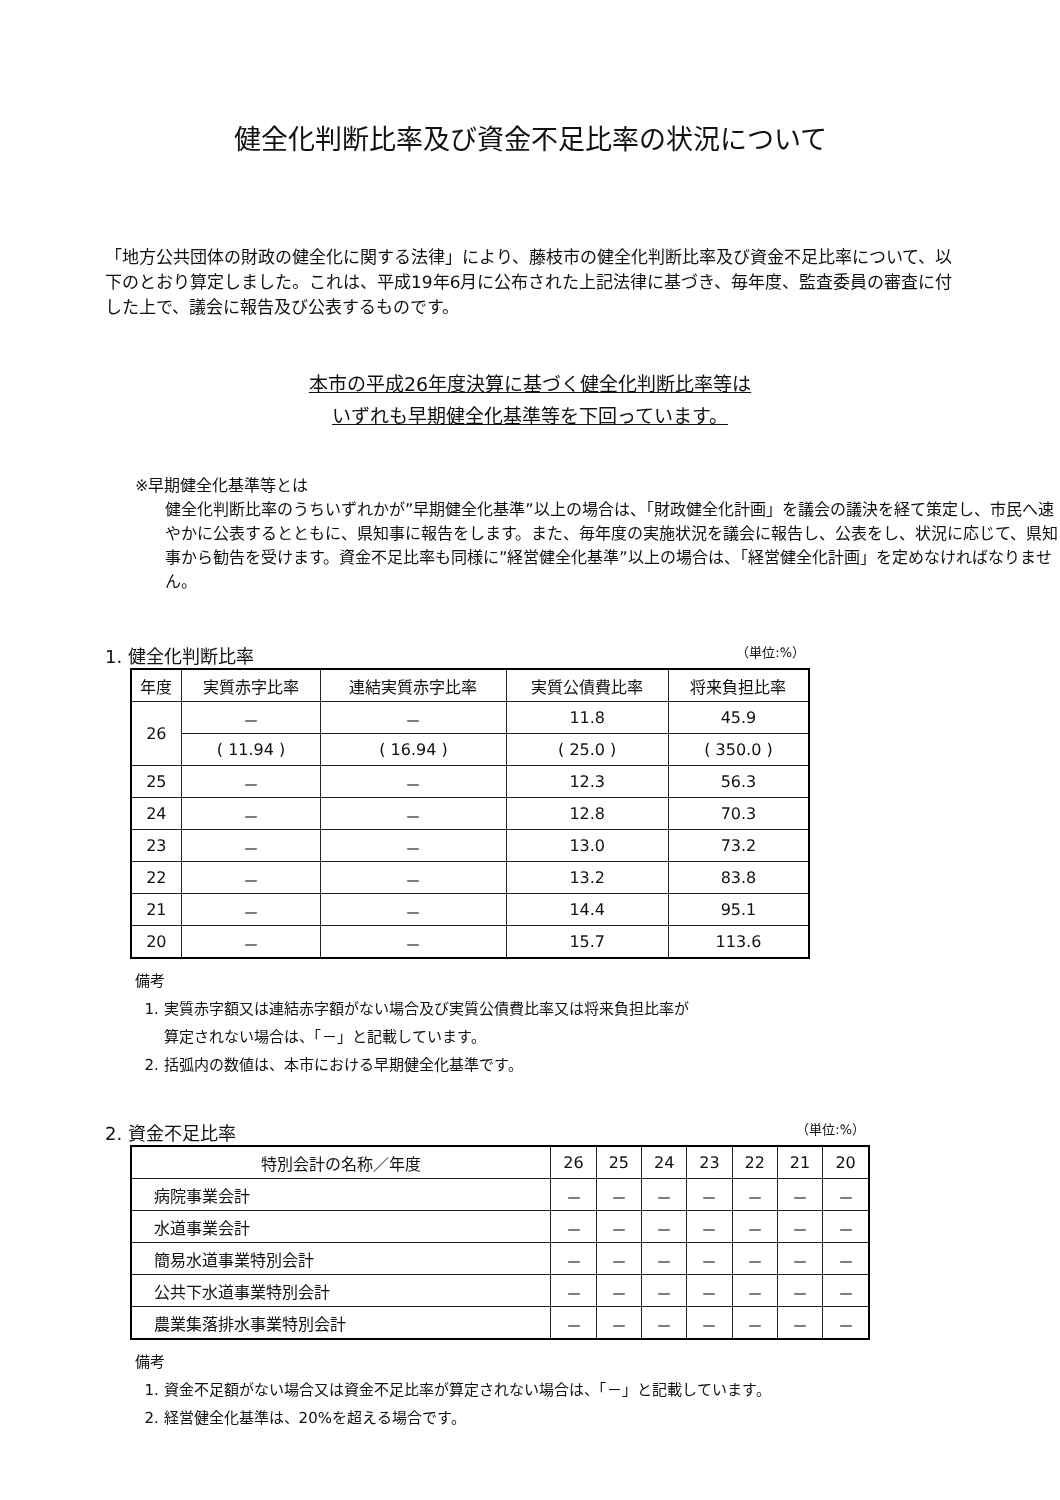健全化判断比率及び資金不足比率の状況について
「地方公共団体の財政の健全化に関する法律」により、藤枝市の健全化判断比率及び資金不足比率について、以下のとおり算定しました。これは、平成19年6月に公布された上記法律に基づき、毎年度、監査委員の審査に付した上で、議会に報告及び公表するものです。
本市の平成26年度決算に基づく健全化判断比率等は
いずれも早期健全化基準等を下回っています。
※早期健全化基準等とは
健全化判断比率のうちいずれかが”早期健全化基準”以上の場合は、「財政健全化計画」を議会の議決を経て策定し、市民へ速やかに公表するとともに、県知事に報告をします。また、毎年度の実施状況を議会に報告し、公表をし、状況に応じて、県知事から勧告を受けます。資金不足比率も同様に”経営健全化基準”以上の場合は、「経営健全化計画」を定めなければなりません。
1. 健全化判断比率 （単位:%）
| 年度 | 実質赤字比率 | 連結実質赤字比率 | 実質公債費比率 | 将来負担比率 |
| --- | --- | --- | --- | --- |
| 26 | － | － | 11.8 | 45.9 |
| | ( 11.94 ) | ( 16.94 ) | ( 25.0 ) | ( 350.0 ) |
| 25 | － | － | 12.3 | 56.3 |
| 24 | － | － | 12.8 | 70.3 |
| 23 | － | － | 13.0 | 73.2 |
| 22 | － | － | 13.2 | 83.8 |
| 21 | － | － | 14.4 | 95.1 |
| 20 | － | － | 15.7 | 113.6 |
備考
1. 実質赤字額又は連結赤字額がない場合及び実質公債費比率又は将来負担比率が
算定されない場合は、「－」と記載しています。
2. 括弧内の数値は、本市における早期健全化基準です。
2. 資金不足比率 （単位:%）
| 特別会計の名称／年度 | 26 | 25 | 24 | 23 | 22 | 21 | 20 |
| --- | --- | --- | --- | --- | --- | --- | --- |
| 病院事業会計 | － | － | － | － | － | － | － |
| 水道事業会計 | － | － | － | － | － | － | － |
| 簡易水道事業特別会計 | － | － | － | － | － | － | － |
| 公共下水道事業特別会計 | － | － | － | － | － | － | － |
| 農業集落排水事業特別会計 | － | － | － | － | － | － | － |
備考
1. 資金不足額がない場合又は資金不足比率が算定されない場合は、「－」と記載しています。
2. 経営健全化基準は、20%を超える場合です。